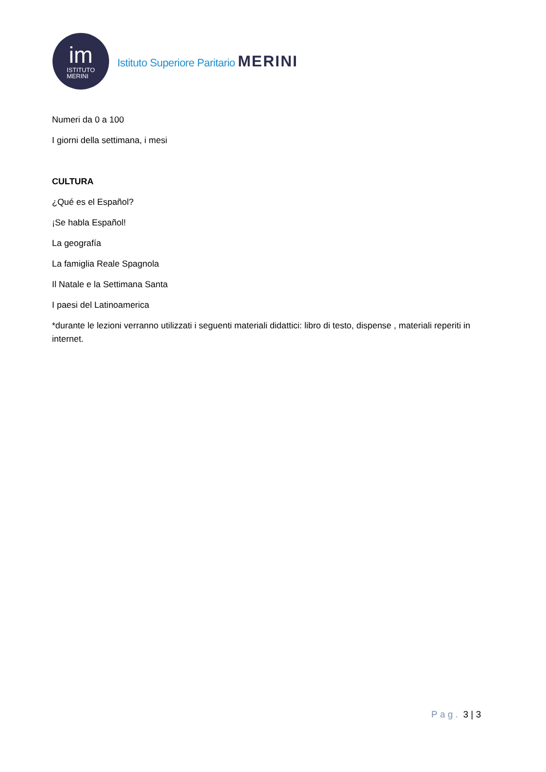im
ISTITUTO
MERINI
Istituto Superiore Paritario MERINI
Numeri da 0 a 100
I giorni della settimana, i mesi
CULTURA
¿Qué es el Español?
¡Se habla Español!
La geografía
La famiglia Reale Spagnola
Il Natale e la Settimana Santa
I paesi del Latinoamerica
*durante le lezioni verranno utilizzati i seguenti materiali didattici: libro di testo, dispense , materiali reperiti in internet.
Pag. 3 | 3